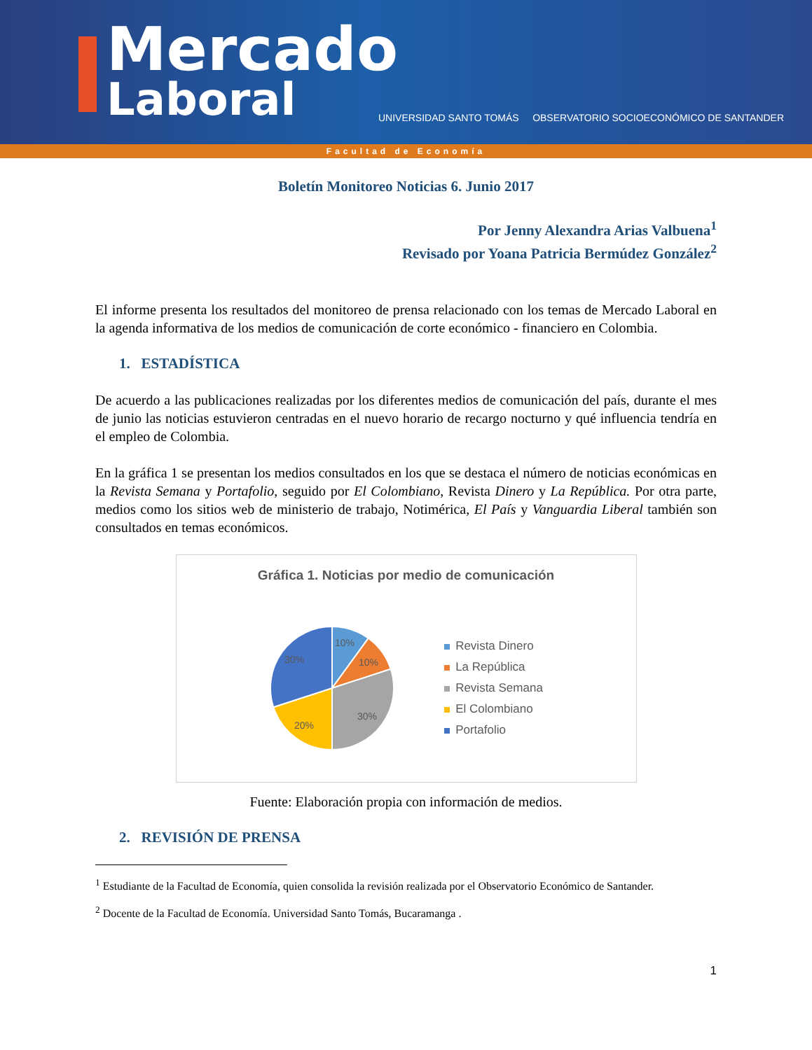Mercado
Laboral
UNIVERSIDAD SANTO TOMÁS OBSERVATORIO SOCIOECONÓMICO DE SANTANDER
Facultad de Economía
Boletín Monitoreo Noticias 6. Junio 2017
Por Jenny Alexandra Arias Valbuena<sup>1</sup>
Revisado por Yoana Patricia Bermúdez González<sup>2</sup>
El informe presenta los resultados del monitoreo de prensa relacionado con los temas de Mercado Laboral en la agenda informativa de los medios de comunicación de corte económico - financiero en Colombia.
1. ESTADÍSTICA
De acuerdo a las publicaciones realizadas por los diferentes medios de comunicación del país, durante el mes de junio las noticias estuvieron centradas en el nuevo horario de recargo nocturno y qué influencia tendría en el empleo de Colombia.
En la gráfica 1 se presentan los medios consultados en los que se destaca el número de noticias económicas en la Revista Semana y Portafolio, seguido por El Colombiano, Revista Dinero y La República. Por otra parte, medios como los sitios web de ministerio de trabajo, Notimérica, El País y Vanguardia Liberal también son consultados en temas económicos.
Gráfica 1. Noticias por medio de comunicación
10%
10%
30%
20%
30%
Revista Dinero
La República
Revista Semana
El Colombiano
Portafolio
Fuente: Elaboración propia con información de medios.
2. REVISIÓN DE PRENSA
<sup>1</sup> Estudiante de la Facultad de Economía, quien consolida la revisión realizada por el Observatorio Económico de Santander.
<sup>2</sup> Docente de la Facultad de Economía. Universidad Santo Tomás, Bucaramanga .
1